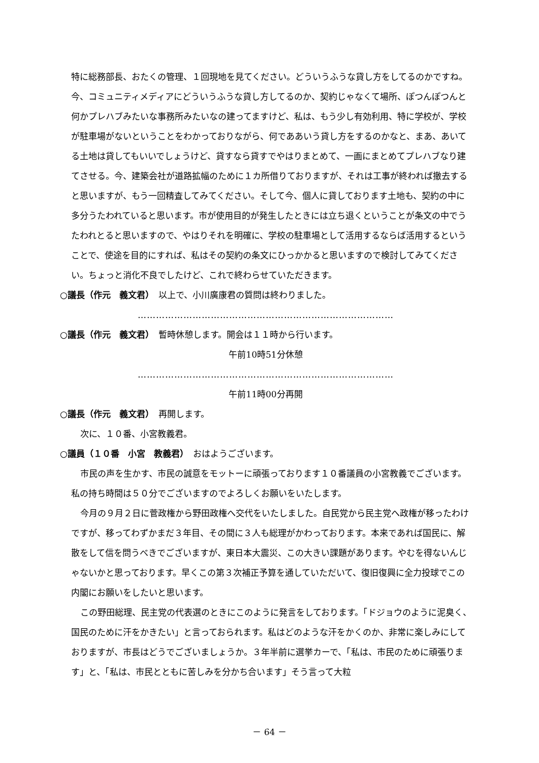特に総務部長、おたくの管理、１回現地を見てください。どういうふうな貸し方をしてるのかですね。今、コミュニティメディアにどういうふうな貸し方してるのか、契約じゃなくて場所、ぽつんぽつんと何かプレハブみたいな事務所みたいなの建ってますけど、私は、もう少し有効利用、特に学校が、学校が駐車場がないということをわかっておりながら、何でああいう貸し方をするのかなと、まあ、あいてる土地は貸してもいいでしょうけど、貸すなら貸すでやはりまとめて、一画にまとめてプレハブなり建てさせる。今、建築会社が道路拡幅のために１カ所借りておりますが、それは工事が終われば撤去すると思いますが、もう一回精査してみてください。そして今、個人に貸しております土地も、契約の中に多分うたわれていると思います。市が使用目的が発生したときには立ち退くということが条文の中でうたわれとると思いますので、やはりそれを明確に、学校の駐車場として活用するならば活用するということで、使途を目的にすれば、私はその契約の条文にひっかかると思いますので検討してみてください。ちょっと消化不良でしたけど、これで終わらせていただきます。
○議長（作元　義文君）　以上で、小川廣康君の質問は終わりました。
…………………………………………………………………………
○議長（作元　義文君）　暫時休憩します。開会は１１時から行います。
午前10時51分休憩
…………………………………………………………………………
午前11時00分再開
○議長（作元　義文君）　再開します。
次に、１０番、小宮教義君。
○議員（１０番　小宮　教義君）　おはようございます。
市民の声を生かす、市民の誠意をモットーに頑張っております１０番議員の小宮教義でございます。私の持ち時間は５０分でございますのでよろしくお願いをいたします。
今月の９月２日に菅政権から野田政権へ交代をいたしました。自民党から民主党へ政権が移ったわけですが、移ってわずかまだ３年目、その間に３人も総理がかわっております。本来であれば国民に、解散をして信を問うべきでございますが、東日本大震災、この大きい課題があります。やむを得ないんじゃないかと思っております。早くこの第３次補正予算を通していただいて、復旧復興に全力投球でこの内閣にお願いをしたいと思います。
この野田総理、民主党の代表選のときにこのように発言をしております。「ドジョウのように泥臭く、国民のために汗をかきたい」と言っておられます。私はどのような汗をかくのか、非常に楽しみにしておりますが、市長はどうでございましょうか。３年半前に選挙カーで、「私は、市民のために頑張ります」と、「私は、市民とともに苦しみを分かち合います」そう言って大粒
－ 64 －